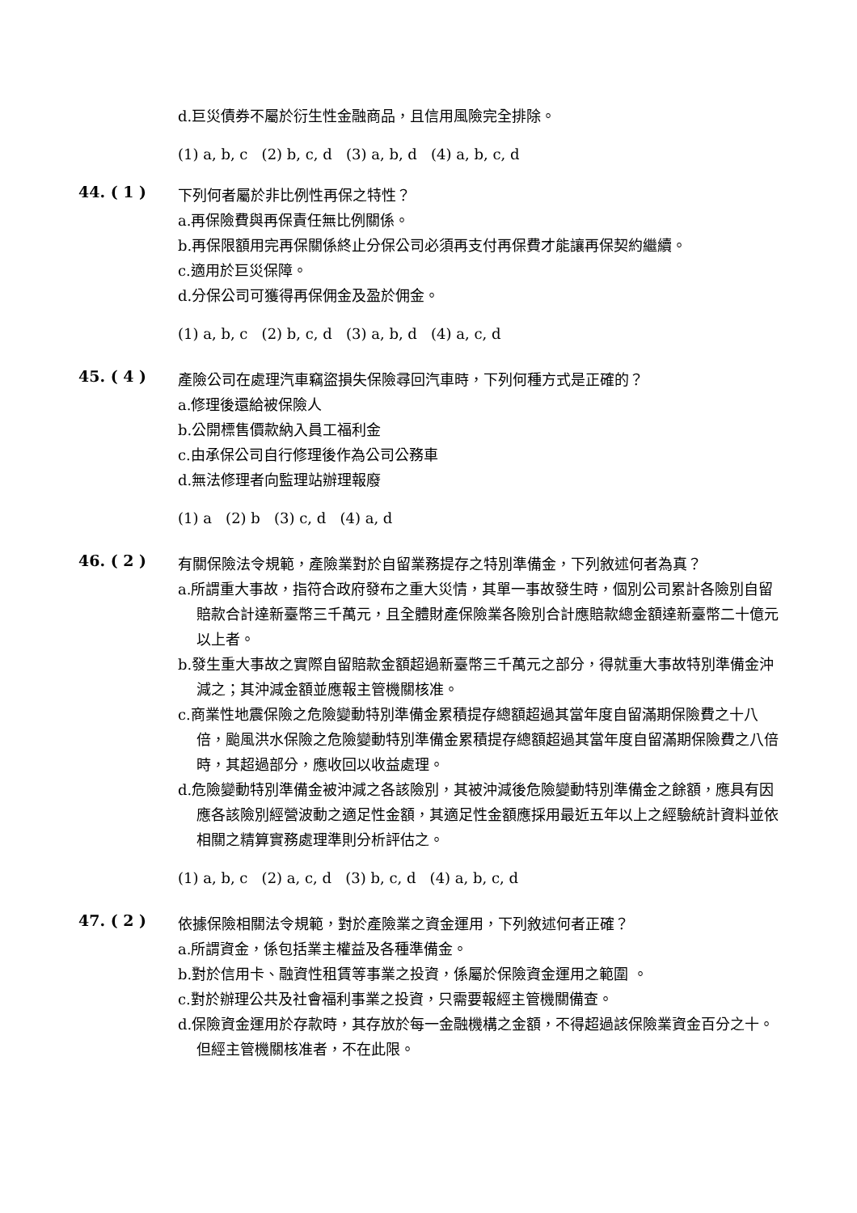d.巨災債券不屬於衍生性金融商品，且信用風險完全排除。
(1) a, b, c (2) b, c, d (3) a, b, d (4) a, b, c, d
44. ( 1 )
下列何者屬於非比例性再保之特性？
a.再保險費與再保責任無比例關係。
b.再保限額用完再保關係終止分保公司必須再支付再保費才能讓再保契約繼續。
c.適用於巨災保障。
d.分保公司可獲得再保佣金及盈於佣金。
(1) a, b, c (2) b, c, d (3) a, b, d (4) a, c, d
45. ( 4 )
產險公司在處理汽車竊盜損失保險尋回汽車時，下列何種方式是正確的？
a.修理後還給被保險人
b.公開標售價款納入員工福利金
c.由承保公司自行修理後作為公司公務車
d.無法修理者向監理站辦理報廢
(1) a (2) b (3) c, d (4) a, d
46. ( 2 )
有關保險法令規範，產險業對於自留業務提存之特別準備金，下列敘述何者為真？
a.所謂重大事故，指符合政府發布之重大災情，其單一事故發生時，個別公司累計各險別自留賠款合計達新臺幣三千萬元，且全體財產保險業各險別合計應賠款總金額達新臺幣二十億元以上者。
b.發生重大事故之實際自留賠款金額超過新臺幣三千萬元之部分，得就重大事故特別準備金沖減之；其沖減金額並應報主管機關核准。
c.商業性地震保險之危險變動特別準備金累積提存總額超過其當年度自留滿期保險費之十八倍，颱風洪水保險之危險變動特別準備金累積提存總額超過其當年度自留滿期保險費之八倍時，其超過部分，應收回以收益處理。
d.危險變動特別準備金被沖減之各該險別，其被沖減後危險變動特別準備金之餘額，應具有因應各該險別經營波動之適足性金額，其適足性金額應採用最近五年以上之經驗統計資料並依相關之精算實務處理準則分析評估之。
(1) a, b, c (2) a, c, d (3) b, c, d (4) a, b, c, d
47. ( 2 )
依據保險相關法令規範，對於產險業之資金運用，下列敘述何者正確？
a.所謂資金，係包括業主權益及各種準備金。
b.對於信用卡、融資性租賃等事業之投資，係屬於保險資金運用之範圍 。
c.對於辦理公共及社會福利事業之投資，只需要報經主管機關備查。
d.保險資金運用於存款時，其存放於每一金融機構之金額，不得超過該保險業資金百分之十。但經主管機關核准者，不在此限。